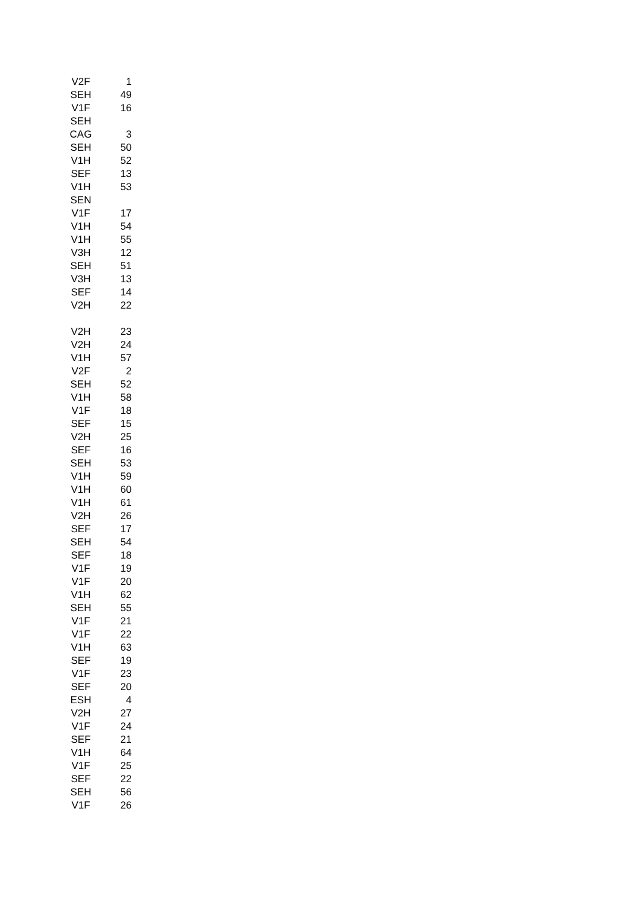| V2F | 1 |
| SEH | 49 |
| V1F | 16 |
| SEH | |
| CAG | 3 |
| SEH | 50 |
| V1H | 52 |
| SEF | 13 |
| V1H | 53 |
| SEN | |
| V1F | 17 |
| V1H | 54 |
| V1H | 55 |
| V3H | 12 |
| SEH | 51 |
| V3H | 13 |
| SEF | 14 |
| V2H | 22 |
| V2H | 23 |
| V2H | 24 |
| V1H | 57 |
| V2F | 2 |
| SEH | 52 |
| V1H | 58 |
| V1F | 18 |
| SEF | 15 |
| V2H | 25 |
| SEF | 16 |
| SEH | 53 |
| V1H | 59 |
| V1H | 60 |
| V1H | 61 |
| V2H | 26 |
| SEF | 17 |
| SEH | 54 |
| SEF | 18 |
| V1F | 19 |
| V1F | 20 |
| V1H | 62 |
| SEH | 55 |
| V1F | 21 |
| V1F | 22 |
| V1H | 63 |
| SEF | 19 |
| V1F | 23 |
| SEF | 20 |
| ESH | 4 |
| V2H | 27 |
| V1F | 24 |
| SEF | 21 |
| V1H | 64 |
| V1F | 25 |
| SEF | 22 |
| SEH | 56 |
| V1F | 26 |